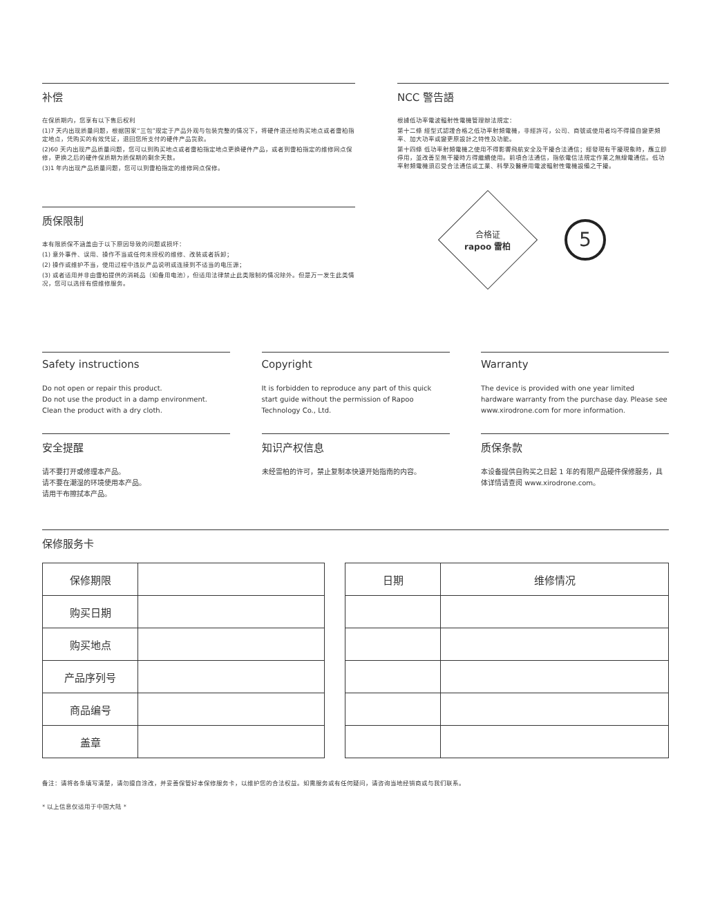补偿
在保质期内，您享有以下售后权利
(1)7 天内出现质量问题，根据国家“三包”规定于产品外观与包装完整的情况下，将硬件退还给购买地点或者雷柏指定地点，凭购买的有效凭证，退回您所支付的硬件产品货款。
(2)60 天内出现产品质量问题，您可以到购买地点或者雷柏指定地点更换硬件产品，或者到雷柏指定的维修网点保修，更换之后的硬件保质期为质保期的剩余天数。
(3)1 年内出现产品质量问题，您可以到雷柏指定的维修网点保修。
质保限制
本有限质保不涵盖由于以下原因导致的问题或损坏：
(1) 意外事件、误用、操作不当或任何未授权的维修、改装或者拆卸；
(2) 操作或维护不当，使用过程中违反产品说明或连接到不适当的电压源；
(3) 或者适用并非由雷柏提供的消耗品（如备用电池），但适用法律禁止此类限制的情况除外。但是万一发生此类情况，您可以选择有偿维修服务。
NCC 警告語
根據低功率電波輻射性電機管理辦法規定：
第十二條 經型式認證合格之低功率射頻電機，非經許可，公司、商號或使用者均不得擅自變更頻率、加大功率或變更原設計之特性及功能。
第十四條 低功率射頻電機之使用不得影響飛航安全及干擾合法通信；經發現有干擾現象時，應立即停用，並改善至無干擾時方得繼續使用。前項合法通信，指依電信法規定作業之無線電通信。低功率射頻電機須忍受合法通信或工業、科學及醫療用電波輻射性電機設備之干擾。
合格证
rapoo 雷柏
5
Safety instructions
Do not open or repair this product.
Do not use the product in a damp environment.
Clean the product with a dry cloth.
安全提醒
请不要打开或修理本产品。
请不要在潮湿的环境使用本产品。
请用干布擦拭本产品。
Copyright
It is forbidden to reproduce any part of this quick start guide without the permission of Rapoo Technology Co., Ltd.
知识产权信息
未经雷柏的许可，禁止复制本快速开始指南的内容。
Warranty
The device is provided with one year limited hardware warranty from the purchase day. Please see www.xirodrone.com for more information.
质保条款
本设备提供自购买之日起 1 年的有限产品硬件保修服务，具体详情请查阅 www.xirodrone.com。
保修服务卡
| 保修期限 | |
| 购买日期 | |
| 购买地点 | |
| 产品序列号 | |
| 商品编号 | |
| 盖章 | |
| 日期 | 维修情况 |
备注：请将各条填写清楚，请勿擅自涂改，并妥善保管好本保修服务卡，以维护您的合法权益。如需服务或有任何疑问，请咨询当地经销商或与我们联系。
* 以上信息仅适用于中国大陆 *